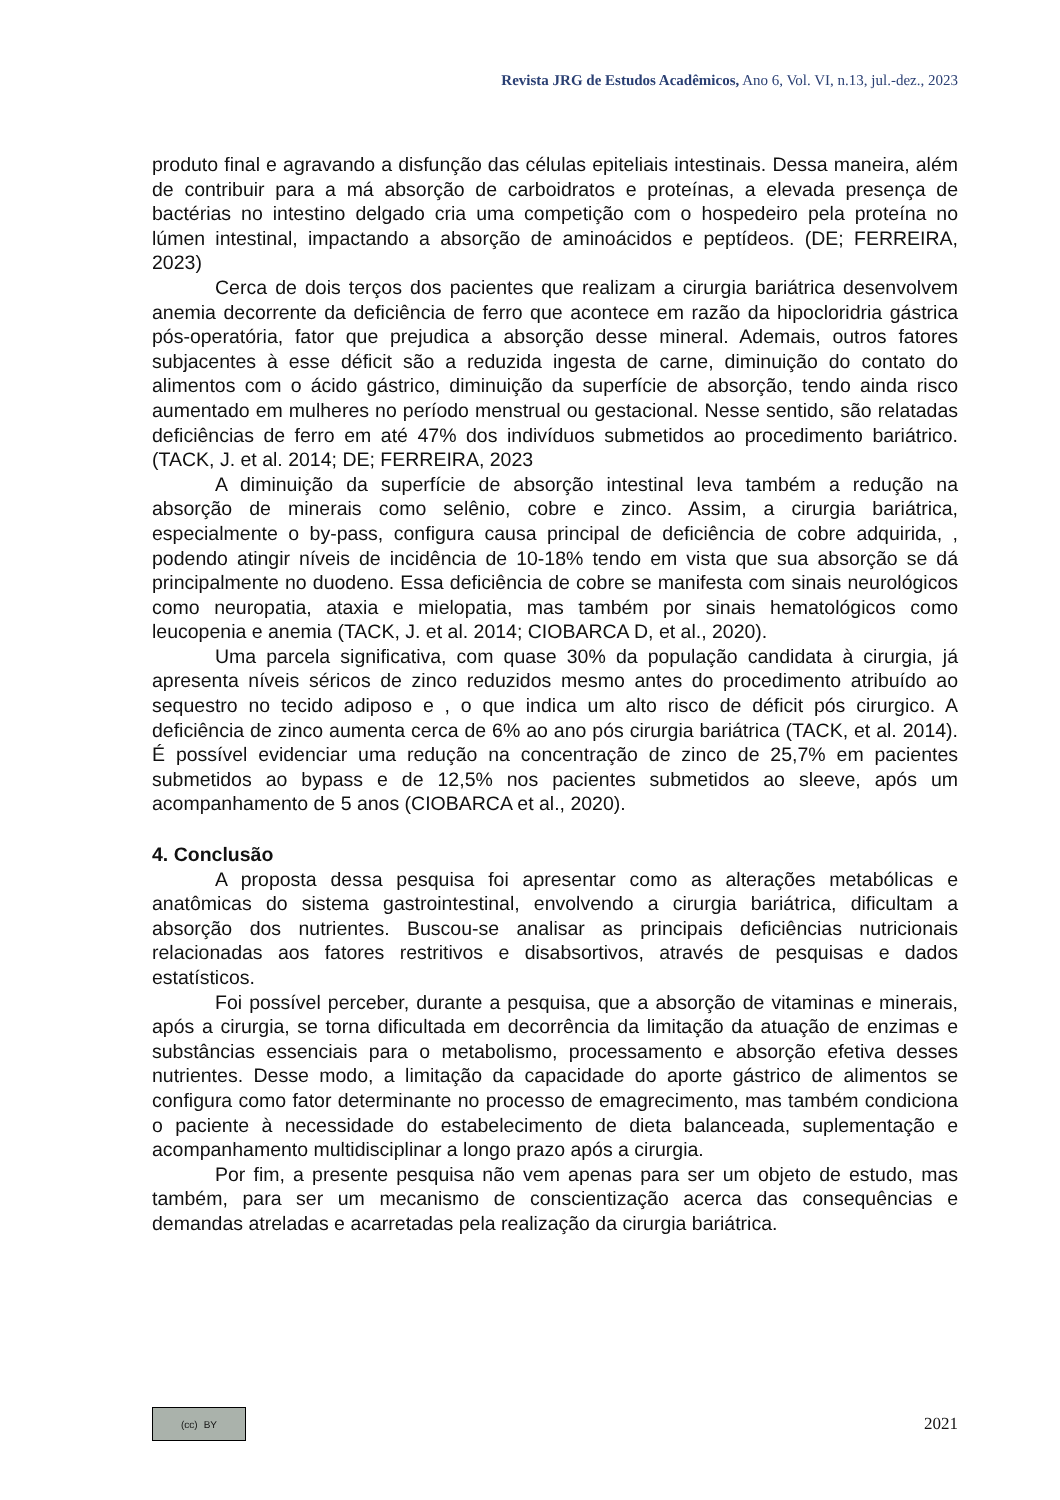Revista JRG de Estudos Acadêmicos, Ano 6, Vol. VI, n.13, jul.-dez., 2023
produto final e agravando a disfunção das células epiteliais intestinais. Dessa maneira, além de contribuir para a má absorção de carboidratos e proteínas, a elevada presença de bactérias no intestino delgado cria uma competição com o hospedeiro pela proteína no lúmen intestinal, impactando a absorção de aminoácidos e peptídeos. (DE; FERREIRA, 2023)
Cerca de dois terços dos pacientes que realizam a cirurgia bariátrica desenvolvem anemia decorrente da deficiência de ferro que acontece em razão da hipocloridria gástrica pós-operatória, fator que prejudica a absorção desse mineral. Ademais, outros fatores subjacentes à esse déficit são a reduzida ingesta de carne, diminuição do contato do alimentos com o ácido gástrico, diminuição da superfície de absorção, tendo ainda risco aumentado em mulheres no período menstrual ou gestacional. Nesse sentido, são relatadas deficiências de ferro em até 47% dos indivíduos submetidos ao procedimento bariátrico. (TACK, J. et al. 2014; DE; FERREIRA, 2023
A diminuição da superfície de absorção intestinal leva também a redução na absorção de minerais como selênio, cobre e zinco. Assim, a cirurgia bariátrica, especialmente o by-pass, configura causa principal de deficiência de cobre adquirida, , podendo atingir níveis de incidência de 10-18% tendo em vista que sua absorção se dá principalmente no duodeno. Essa deficiência de cobre se manifesta com sinais neurológicos como neuropatia, ataxia e mielopatia, mas também por sinais hematológicos como leucopenia e anemia (TACK, J. et al. 2014; CIOBARCA D, et al., 2020).
Uma parcela significativa, com quase 30% da população candidata à cirurgia, já apresenta níveis séricos de zinco reduzidos mesmo antes do procedimento atribuído ao sequestro no tecido adiposo e , o que indica um alto risco de déficit pós cirurgico. A deficiência de zinco aumenta cerca de 6% ao ano pós cirurgia bariátrica (TACK, et al. 2014). É possível evidenciar uma redução na concentração de zinco de 25,7% em pacientes submetidos ao bypass e de 12,5% nos pacientes submetidos ao sleeve, após um acompanhamento de 5 anos (CIOBARCA et al., 2020).
4. Conclusão
A proposta dessa pesquisa foi apresentar como as alterações metabólicas e anatômicas do sistema gastrointestinal, envolvendo a cirurgia bariátrica, dificultam a absorção dos nutrientes. Buscou-se analisar as principais deficiências nutricionais relacionadas aos fatores restritivos e disabsortivos, através de pesquisas e dados estatísticos.
Foi possível perceber, durante a pesquisa, que a absorção de vitaminas e minerais, após a cirurgia, se torna dificultada em decorrência da limitação da atuação de enzimas e substâncias essenciais para o metabolismo, processamento e absorção efetiva desses nutrientes. Desse modo, a limitação da capacidade do aporte gástrico de alimentos se configura como fator determinante no processo de emagrecimento, mas também condiciona o paciente à necessidade do estabelecimento de dieta balanceada, suplementação e acompanhamento multidisciplinar a longo prazo após a cirurgia.
Por fim, a presente pesquisa não vem apenas para ser um objeto de estudo, mas também, para ser um mecanismo de conscientização acerca das consequências e demandas atreladas e acarretadas pela realização da cirurgia bariátrica.
(cc) BY
2021